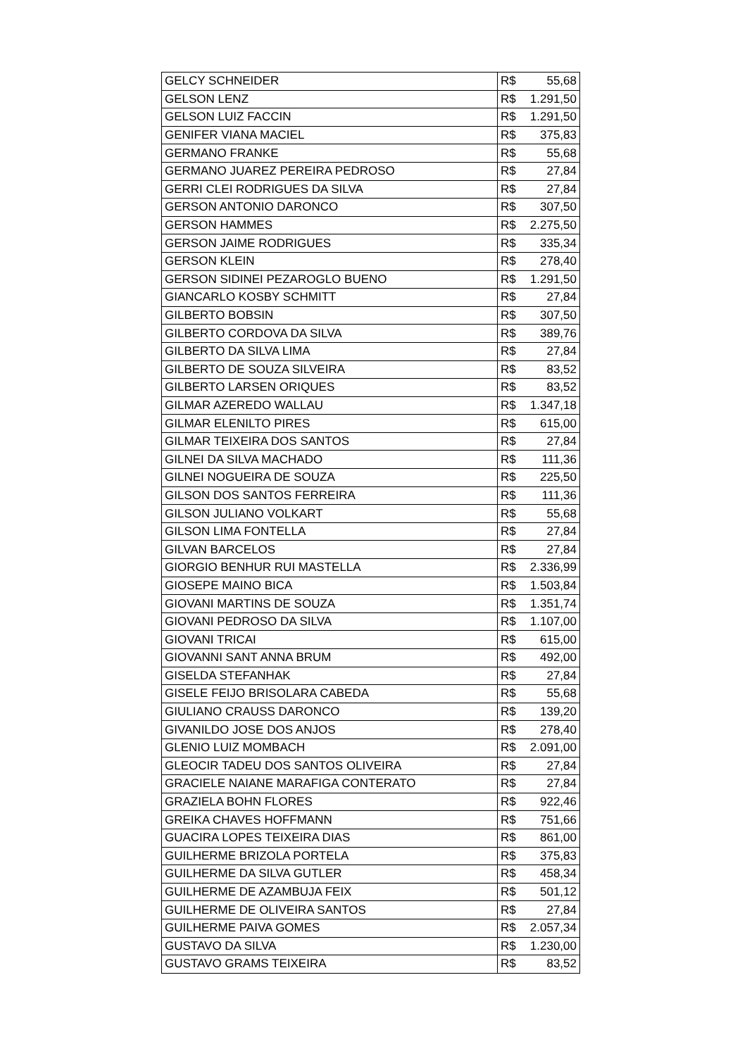| GELCY SCHNEIDER | R$ 55,68 |
| GELSON LENZ | R$ 1.291,50 |
| GELSON LUIZ FACCIN | R$ 1.291,50 |
| GENIFER VIANA MACIEL | R$ 375,83 |
| GERMANO FRANKE | R$ 55,68 |
| GERMANO JUAREZ PEREIRA PEDROSO | R$ 27,84 |
| GERRI CLEI RODRIGUES DA SILVA | R$ 27,84 |
| GERSON ANTONIO DARONCO | R$ 307,50 |
| GERSON HAMMES | R$ 2.275,50 |
| GERSON JAIME RODRIGUES | R$ 335,34 |
| GERSON KLEIN | R$ 278,40 |
| GERSON SIDINEI PEZAROGLO BUENO | R$ 1.291,50 |
| GIANCARLO KOSBY SCHMITT | R$ 27,84 |
| GILBERTO BOBSIN | R$ 307,50 |
| GILBERTO CORDOVA DA SILVA | R$ 389,76 |
| GILBERTO DA SILVA LIMA | R$ 27,84 |
| GILBERTO DE SOUZA SILVEIRA | R$ 83,52 |
| GILBERTO LARSEN ORIQUES | R$ 83,52 |
| GILMAR AZEREDO WALLAU | R$ 1.347,18 |
| GILMAR ELENILTO PIRES | R$ 615,00 |
| GILMAR TEIXEIRA DOS SANTOS | R$ 27,84 |
| GILNEI DA SILVA MACHADO | R$ 111,36 |
| GILNEI NOGUEIRA DE SOUZA | R$ 225,50 |
| GILSON DOS SANTOS FERREIRA | R$ 111,36 |
| GILSON JULIANO VOLKART | R$ 55,68 |
| GILSON LIMA FONTELLA | R$ 27,84 |
| GILVAN BARCELOS | R$ 27,84 |
| GIORGIO BENHUR RUI MASTELLA | R$ 2.336,99 |
| GIOSEPE MAINO BICA | R$ 1.503,84 |
| GIOVANI MARTINS DE SOUZA | R$ 1.351,74 |
| GIOVANI PEDROSO DA SILVA | R$ 1.107,00 |
| GIOVANI TRICAI | R$ 615,00 |
| GIOVANNI SANT ANNA BRUM | R$ 492,00 |
| GISELDA STEFANHAK | R$ 27,84 |
| GISELE FEIJO BRISOLARA CABEDA | R$ 55,68 |
| GIULIANO CRAUSS DARONCO | R$ 139,20 |
| GIVANILDO JOSE DOS ANJOS | R$ 278,40 |
| GLENIO LUIZ MOMBACH | R$ 2.091,00 |
| GLEOCIR TADEU DOS SANTOS OLIVEIRA | R$ 27,84 |
| GRACIELE NAIANE MARAFIGA CONTERATO | R$ 27,84 |
| GRAZIELA BOHN FLORES | R$ 922,46 |
| GREIKA CHAVES HOFFMANN | R$ 751,66 |
| GUACIRA LOPES TEIXEIRA DIAS | R$ 861,00 |
| GUILHERME BRIZOLA PORTELA | R$ 375,83 |
| GUILHERME DA SILVA GUTLER | R$ 458,34 |
| GUILHERME DE AZAMBUJA FEIX | R$ 501,12 |
| GUILHERME DE OLIVEIRA SANTOS | R$ 27,84 |
| GUILHERME PAIVA GOMES | R$ 2.057,34 |
| GUSTAVO DA SILVA | R$ 1.230,00 |
| GUSTAVO GRAMS TEIXEIRA | R$ 83,52 |